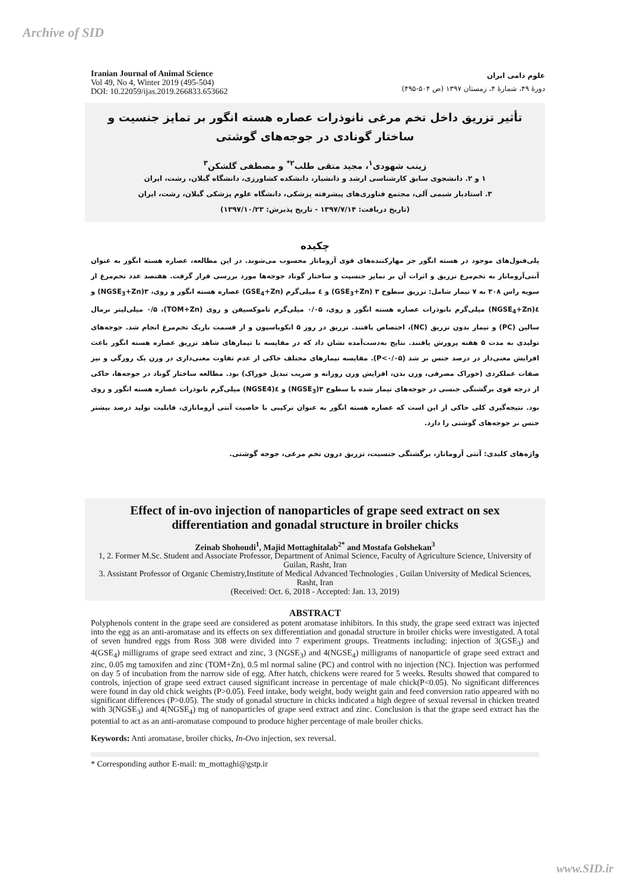Archive of SID
Iranian Journal of Animal Science
Vol 49, No 4, Winter 2019 (495-504)
DOI: 10.22059/ijas.2019.266833.653662
علوم دامی ایران
دورهٔ ۴۹، شمارهٔ ۴، زمستان ۱۳۹۷ (ص ۵۰۴-۴۹۵)
تأثیر تزریق داخل تخم مرغی نانوذرات عصاره هسته انگور بر تمایز جنسیت و ساختار گونادی در جوجه‌های گوشتی
زینب شهودی<sup>۱</sup>، مجید متقی طلب<sup>۲*</sup> و مصطفی گلشکن<sup>۳</sup>
۱ و ۲. دانشجوی سابق کارشناسی ارشد و دانشیار، دانشکده کشاورزی، دانشگاه گیلان، رشت، ایران
۳. استادیار شیمی آلی، مجتمع فناوری‌های پیشرفته پزشکی، دانشگاه علوم پزشکی گیلان، رشت، ایران
(تاریخ دریافت: ۱۳۹۷/۷/۱۴ - تاریخ پذیرش: ۱۳۹۷/۱۰/۲۳)
چکیده
پلی‌فنول‌های موجود در هسته انگور جز مهارکننده‌های قوی آروماتاز محسوب می‌شوند. در این مطالعه، عصاره هسته انگور به عنوان آنتی‌آروماتاز به تخم‌مرغ تزریق و اثرات آن بر تمایز جنسیت و ساختار گوناد جوجه‌ها مورد بررسی قرار گرفت. هفتصد عدد تخم‌مرغ از سویه راس ۳۰۸ به ۷ تیمار شامل: تزریق سطوح ۳ (GSE<sub>3</sub>+Zn) و ٤ میلی‌گرم (GSE<sub>4</sub>+Zn) عصاره هسته انگور و روی، ۳(NGSE<sub>3</sub>+Zn) و ٤(NGSE<sub>4</sub>+Zn) میلی‌گرم نانوذرات عصاره هسته انگور و روی، ۰/۰۵ میلی‌گرم تاموکسیفن و روی (TOM+Zn)، ۰/۵ میلی‌لیتر نرمال سالین (PC) و تیمار بدون تزریق (NC)، اختصاص یافتند. تزریق در روز ۵ انکوباسیون و از قسمت باریک تخم‌مرغ انجام شد. جوجه‌های تولیدی به مدت ۵ هفته پرورش یافتند. نتایج به‌دست‌آمده نشان داد که در مقایسه با تیمارهای شاهد تزریق عصاره هسته انگور باعث افزایش معنی‌دار در درصد جنس نر شد (P<۰/۰۵). مقایسه تیمارهای مختلف حاکی از عدم تفاوت معنی‌داری در وزن یک روزگی و نیز صفات عملکردی (خوراک مصرفی، وزن بدن، افزایش وزن روزانه و ضریب تبدیل خوراک) بود. مطالعه ساختار گوناد در جوجه‌ها، حاکی از درجه قوی برگشتگی جنسی در جوجه‌های تیمار شده با سطوح ۳(NGSE<sub>3</sub>) و ٤(NGSE4) میلی‌گرم نانوذرات عصاره هسته انگور و روی بود. نتیجه‌گیری کلی حاکی از این است که عصاره هسته انگور به عنوان ترکیبی با خاصیت آنتی آروماتازی، قابلیت تولید درصد بیشتر جنس نر جوجه‌های گوشتی را دارد.
واژه‌های کلیدی: آنتی آروماتاز، برگشتگی جنسیت، تزریق درون تخم مرغی، جوجه گوشتی.
Effect of in-ovo injection of nanoparticles of grape seed extract on sex differentiation and gonadal structure in broiler chicks
Zeinab Shohoudi<sup>1</sup>, Majid Mottaghitalab<sup>2*</sup> and Mostafa Golshekan<sup>3</sup>
1, 2. Former M.Sc. Student and Associate Professor, Department of Animal Science, Faculty of Agriculture Science, University of Guilan, Rasht, Iran
3. Assistant Professor of Organic Chemistry,Institute of Medical Advanced Technologies , Guilan University of Medical Sciences, Rasht, Iran
(Received: Oct. 6, 2018 - Accepted: Jan. 13, 2019)
ABSTRACT
Polyphenols content in the grape seed are considered as potent aromatase inhibitors. In this study, the grape seed extract was injected into the egg as an anti-aromatase and its effects on sex differentiation and gonadal structure in broiler chicks were investigated. A total of seven hundred eggs from Ross 308 were divided into 7 experiment groups. Treatments including: injection of 3(GSE<sub>3</sub>) and 4(GSE<sub>4</sub>) milligrams of grape seed extract and zinc, 3 (NGSE<sub>3</sub>) and 4(NGSE<sub>4</sub>) milligrams of nanoparticle of grape seed extract and zinc, 0.05 mg tamoxifen and zinc (TOM+Zn), 0.5 ml normal saline (PC) and control with no injection (NC). Injection was performed on day 5 of incubation from the narrow side of egg. After hatch, chickens were reared for 5 weeks. Results showed that compared to controls, injection of grape seed extract caused significant increase in percentage of male chick(P<0.05). No significant differences were found in day old chick weights (P>0.05). Feed intake, body weight, body weight gain and feed conversion ratio appeared with no significant differences (P>0.05). The study of gonadal structure in chicks indicated a high degree of sexual reversal in chicken treated with 3(NGSE<sub>3</sub>) and 4(NGSE<sub>4</sub>) mg of nanoparticles of grape seed extract and zinc. Conclusion is that the grape seed extract has the potential to act as an anti-aromatase compound to produce higher percentage of male broiler chicks.
Keywords: Anti aromatase, broiler chicks, In-Ovo injection, sex reversal.
* Corresponding author E-mail: m_mottaghi@gstp.ir
www.SID.ir